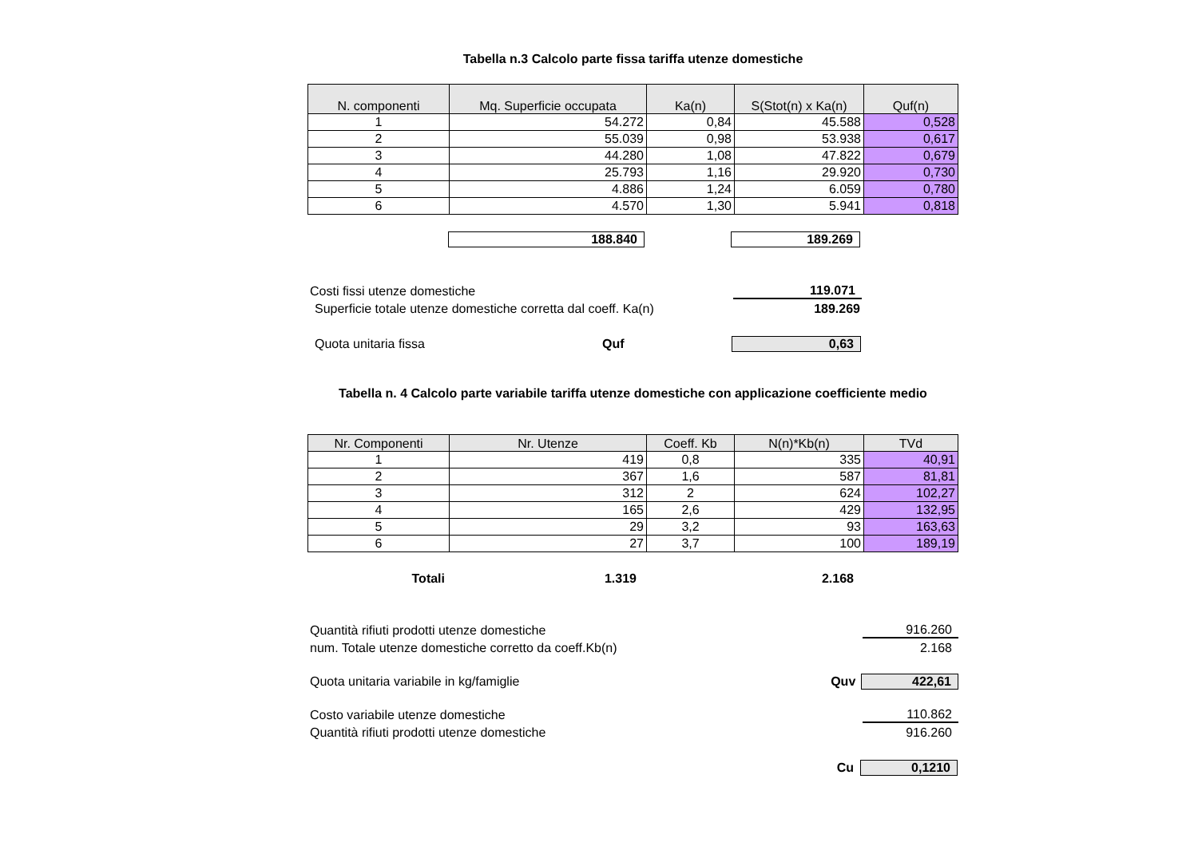Tabella n.3 Calcolo parte fissa tariffa utenze domestiche
| N. componenti | Mq. Superficie occupata | Ka(n) | S(Stot(n) x Ka(n) | Quf(n) |
| --- | --- | --- | --- | --- |
| 1 | 54.272 | 0,84 | 45.588 | 0,528 |
| 2 | 55.039 | 0,98 | 53.938 | 0,617 |
| 3 | 44.280 | 1,08 | 47.822 | 0,679 |
| 4 | 25.793 | 1,16 | 29.920 | 0,730 |
| 5 | 4.886 | 1,24 | 6.059 | 0,780 |
| 6 | 4.570 | 1,30 | 5.941 | 0,818 |
188.840 189.269
Costi fissi utenze domestiche 119.071
Superficie totale utenze domestiche corretta dal coeff. Ka(n)
189.269
Quota unitaria fissa Quf 0,63
Tabella n. 4 Calcolo parte variabile tariffa utenze domestiche con applicazione coefficiente medio
| Nr. Componenti | Nr. Utenze | Coeff. Kb | N(n)*Kb(n) | TVd |
| --- | --- | --- | --- | --- |
| 1 | 419 | 0,8 | 335 | 40,91 |
| 2 | 367 | 1,6 | 587 | 81,81 |
| 3 | 312 | 2 | 624 | 102,27 |
| 4 | 165 | 2,6 | 429 | 132,95 |
| 5 | 29 | 3,2 | 93 | 163,63 |
| 6 | 27 | 3,7 | 100 | 189,19 |
Totali 1.319 2.168
Quantità rifiuti prodotti utenze domestiche 916.260
num. Totale utenze domestiche corretto da coeff.Kb(n) 2.168
Quota unitaria variabile in kg/famiglie Quv 422,61
Costo variabile utenze domestiche 110.862
Quantità rifiuti prodotti utenze domestiche 916.260
Cu 0,1210